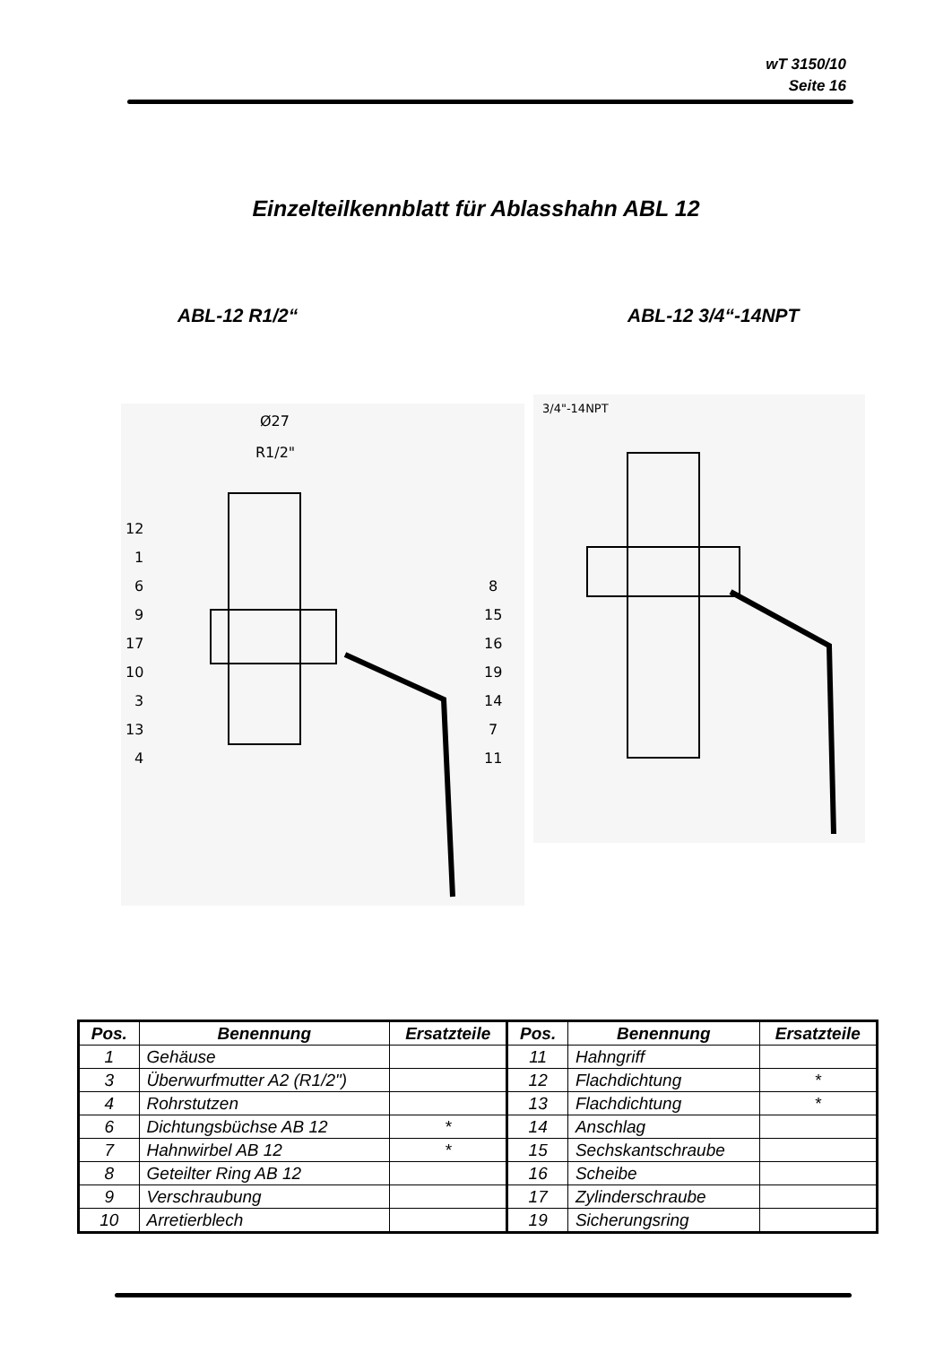wT 3150/10
Seite 16
Einzelteilkennblatt für Ablasshahn ABL 12
ABL-12 R1/2“ ABL-12 3/4“-14NPT
12
1
6
9
17
10
3
13
4
8
15
16
19
14
7
11
Ø27
R1/2"
3/4"-14NPT
| Pos. | Benennung | Ersatzteile | Pos. | Benennung | Ersatzteile |
| --- | --- | --- | --- | --- | --- |
| 1 | Gehäuse | | 11 | Hahngriff | |
| 3 | Überwurfmutter A2 (R1/2") | | 12 | Flachdichtung | * |
| 4 | Rohrstutzen | | 13 | Flachdichtung | * |
| 6 | Dichtungsbüchse AB 12 | * | 14 | Anschlag | |
| 7 | Hahnwirbel AB 12 | * | 15 | Sechskantschraube | |
| 8 | Geteilter Ring AB 12 | | 16 | Scheibe | |
| 9 | Verschraubung | | 17 | Zylinderschraube | |
| 10 | Arretierblech | | 19 | Sicherungsring | |